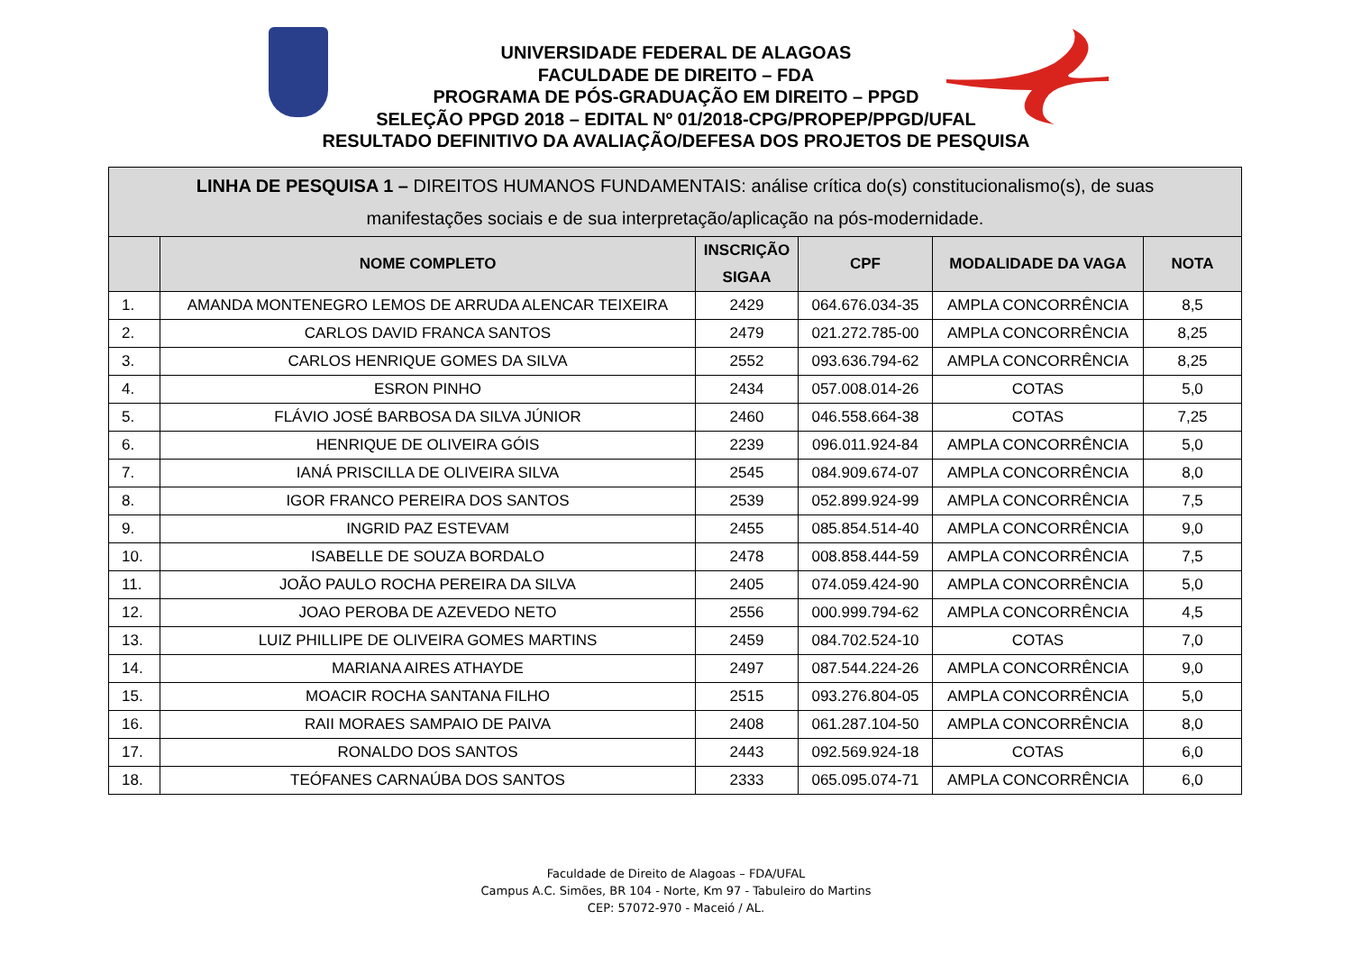UNIVERSIDADE FEDERAL DE ALAGOAS
FACULDADE DE DIREITO – FDA
PROGRAMA DE PÓS-GRADUAÇÃO EM DIREITO – PPGD
SELEÇÃO PPGD 2018 – EDITAL Nº 01/2018-CPG/PROPEP/PPGD/UFAL
RESULTADO DEFINITIVO DA AVALIAÇÃO/DEFESA DOS PROJETOS DE PESQUISA
| LINHA DE PESQUISA 1 – DIREITOS HUMANOS FUNDAMENTAIS: análise crítica do(s) constitucionalismo(s), de suas manifestações sociais e de sua interpretação/aplicação na pós-modernidade. | | | | | |
| --- | --- | --- | --- | --- | --- |
| | NOME COMPLETO | INSCRIÇÃO SIGAA | CPF | MODALIDADE DA VAGA | NOTA |
| 1. | AMANDA MONTENEGRO LEMOS DE ARRUDA ALENCAR TEIXEIRA | 2429 | 064.676.034-35 | AMPLA CONCORRÊNCIA | 8,5 |
| 2. | CARLOS DAVID FRANCA SANTOS | 2479 | 021.272.785-00 | AMPLA CONCORRÊNCIA | 8,25 |
| 3. | CARLOS HENRIQUE GOMES DA SILVA | 2552 | 093.636.794-62 | AMPLA CONCORRÊNCIA | 8,25 |
| 4. | ESRON PINHO | 2434 | 057.008.014-26 | COTAS | 5,0 |
| 5. | FLÁVIO JOSÉ BARBOSA DA SILVA JÚNIOR | 2460 | 046.558.664-38 | COTAS | 7,25 |
| 6. | HENRIQUE DE OLIVEIRA GÓIS | 2239 | 096.011.924-84 | AMPLA CONCORRÊNCIA | 5,0 |
| 7. | IANÁ PRISCILLA DE OLIVEIRA SILVA | 2545 | 084.909.674-07 | AMPLA CONCORRÊNCIA | 8,0 |
| 8. | IGOR FRANCO PEREIRA DOS SANTOS | 2539 | 052.899.924-99 | AMPLA CONCORRÊNCIA | 7,5 |
| 9. | INGRID PAZ ESTEVAM | 2455 | 085.854.514-40 | AMPLA CONCORRÊNCIA | 9,0 |
| 10. | ISABELLE DE SOUZA BORDALO | 2478 | 008.858.444-59 | AMPLA CONCORRÊNCIA | 7,5 |
| 11. | JOÃO PAULO ROCHA PEREIRA DA SILVA | 2405 | 074.059.424-90 | AMPLA CONCORRÊNCIA | 5,0 |
| 12. | JOAO PEROBA DE AZEVEDO NETO | 2556 | 000.999.794-62 | AMPLA CONCORRÊNCIA | 4,5 |
| 13. | LUIZ PHILLIPE DE OLIVEIRA GOMES MARTINS | 2459 | 084.702.524-10 | COTAS | 7,0 |
| 14. | MARIANA AIRES ATHAYDE | 2497 | 087.544.224-26 | AMPLA CONCORRÊNCIA | 9,0 |
| 15. | MOACIR ROCHA SANTANA FILHO | 2515 | 093.276.804-05 | AMPLA CONCORRÊNCIA | 5,0 |
| 16. | RAII MORAES SAMPAIO DE PAIVA | 2408 | 061.287.104-50 | AMPLA CONCORRÊNCIA | 8,0 |
| 17. | RONALDO DOS SANTOS | 2443 | 092.569.924-18 | COTAS | 6,0 |
| 18. | TEÓFANES CARNAÚBA DOS SANTOS | 2333 | 065.095.074-71 | AMPLA CONCORRÊNCIA | 6,0 |
Faculdade de Direito de Alagoas – FDA/UFAL
Campus A.C. Simões, BR 104 - Norte, Km 97 - Tabuleiro do Martins
CEP: 57072-970 - Maceió / AL.